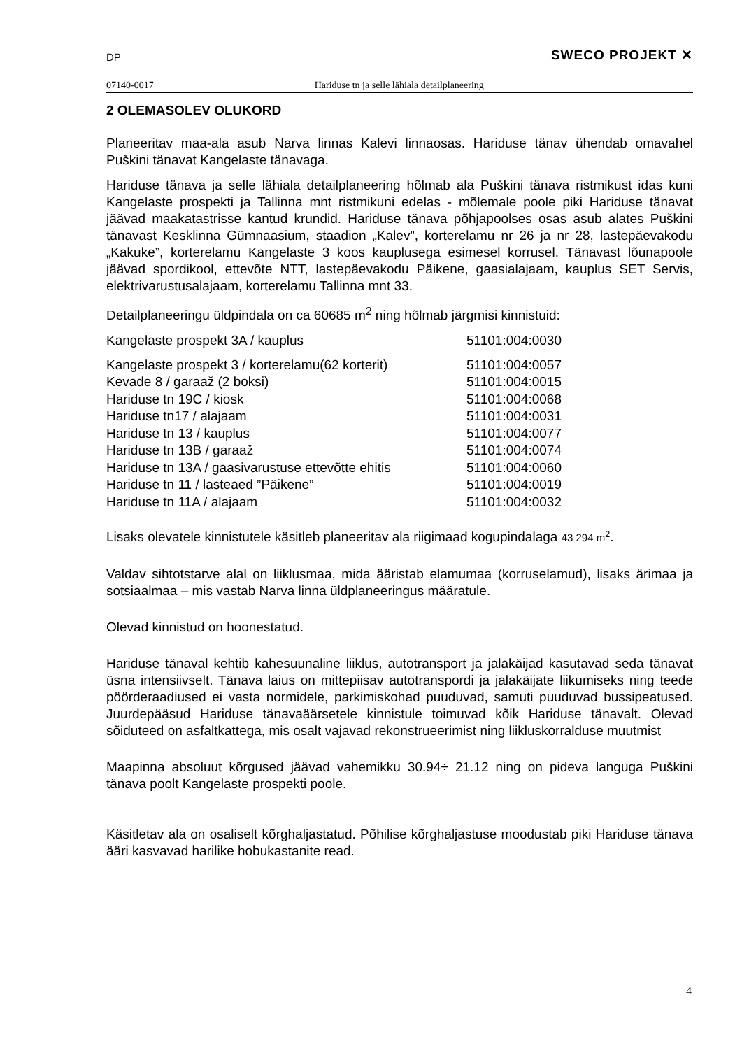DP SWECO PROJEKT ✕
07140-0017 Hariduse tn ja selle lähiala detailplaneering
2 OLEMASOLEV OLUKORD
Planeeritav maa-ala asub Narva linnas Kalevi linnaosas. Hariduse tänav ühendab omavahel Puškini tänavat Kangelaste tänavaga.
Hariduse tänava ja selle lähiala detailplaneering hõlmab ala Puškini tänava ristmikust idas kuni Kangelaste prospekti ja Tallinna mnt ristmikuni edelas - mõlemale poole piki Hariduse tänavat jäävad maakatastrisse kantud krundid. Hariduse tänava põhjapoolses osas asub alates Puškini tänavast Kesklinna Gümnaasium, staadion „Kalev”, korterelamu nr 26 ja nr 28, lastepäevakodu „Kakuke”, korterelamu Kangelaste 3 koos kauplusega esimesel korrusel. Tänavast lõunapoole jäävad spordikool, ettevõte NTT, lastepäevakodu Päikene, gaasialajaam, kauplus SET Servis, elektrivarustusalajaam, korterelamu Tallinna mnt 33.
Detailplaneeringu üldpindala on ca 60685 m<sup>2</sup> ning hõlmab järgmisi kinnistuid:
| Kangelaste prospekt 3A / kauplus | 51101:004:0030 |
| Kangelaste prospekt 3 / korterelamu(62 korterit) | 51101:004:0057 |
| Kevade 8 / garaaž (2 boksi) | 51101:004:0015 |
| Hariduse tn 19C / kiosk | 51101:004:0068 |
| Hariduse tn17 / alajaam | 51101:004:0031 |
| Hariduse tn 13 / kauplus | 51101:004:0077 |
| Hariduse tn 13B / garaaž | 51101:004:0074 |
| Hariduse tn 13A / gaasivarustuse ettevõtte ehitis | 51101:004:0060 |
| Hariduse tn 11 / lasteaed ”Päikene” | 51101:004:0019 |
| Hariduse tn 11A / alajaam | 51101:004:0032 |
Lisaks olevatele kinnistutele käsitleb planeeritav ala riigimaad kogupindalaga 43 294 m<sup>2</sup>.
Valdav sihtotstarve alal on liiklusmaa, mida ääristab elamumaa (korruselamud), lisaks ärimaa ja sotsiaalmaa – mis vastab Narva linna üldplaneeringus määratule.
Olevad kinnistud on hoonestatud.
Hariduse tänaval kehtib kahesuunaline liiklus, autotransport ja jalakäijad kasutavad seda tänavat üsna intensiivselt. Tänava laius on mittepiisav autotranspordi ja jalakäijate liikumiseks ning teede pöörderaadiused ei vasta normidele, parkimiskohad puuduvad, samuti puuduvad bussipeatused. Juurdepääsud Hariduse tänavaäärsetele kinnistule toimuvad kõik Hariduse tänavalt. Olevad sõiduteed on asfaltkattega, mis osalt vajavad rekonstrueerimist ning liikluskorralduse muutmist
Maapinna absoluut kõrgused jäävad vahemikku 30.94÷ 21.12 ning on pideva languga Puškini tänava poolt Kangelaste prospekti poole.
Käsitletav ala on osaliselt kõrghaljastatud. Põhilise kõrghaljastuse moodustab piki Hariduse tänava ääri kasvavad harilike hobukastanite read.
4